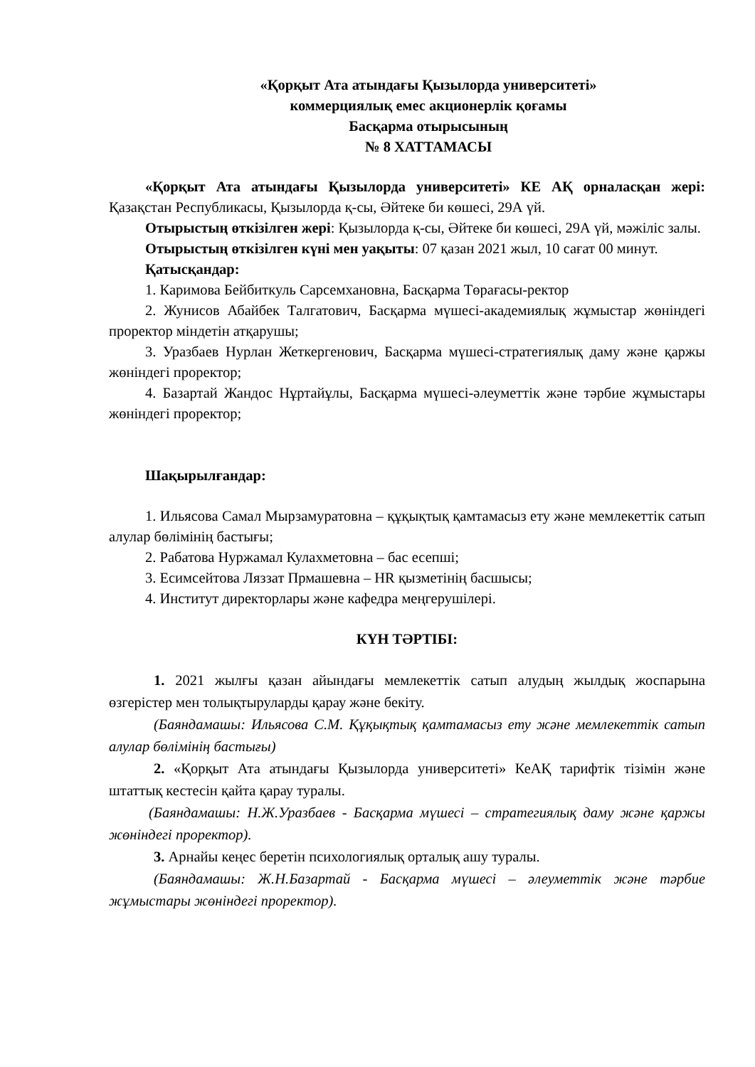«Қорқыт Ата атындағы Қызылорда университеті»
коммерциялық емес акционерлік қоғамы
Басқарма отырысының
№ 8 ХАТТАМАСЫ
«Қорқыт Ата атындағы Қызылорда университеті» КЕ АҚ орналасқан жері: Қазақстан Республикасы, Қызылорда қ-сы, Әйтеке би көшесі, 29А үй.
Отырыстың өткізілген жері: Қызылорда қ-сы, Әйтеке би көшесі, 29А үй, мәжіліс залы.
Отырыстың өткізілген күні мен уақыты: 07 қазан 2021 жыл, 10 сағат 00 минут.
Қатысқандар:
1. Каримова Бейбиткуль Сарсемхановна, Басқарма Төрағасы-ректор
2. Жунисов Абайбек Талгатович, Басқарма мүшесі-академиялық жұмыстар жөніндегі проректор міндетін атқарушы;
3. Уразбаев Нурлан Жеткергенович, Басқарма мүшесі-стратегиялық даму және қаржы жөніндегі проректор;
4. Базартай Жандос Нұртайұлы, Басқарма мүшесі-әлеуметтік және тәрбие жұмыстары жөніндегі проректор;
Шақырылғандар:
1. Ильясова Самал Мырзамуратовна – құқықтық қамтамасыз ету және мемлекеттік сатып алулар бөлімінің бастығы;
2. Рабатова Нуржамал Кулахметовна – бас есепші;
3. Есимсейтова Ляззат Прмашевна – HR қызметінің басшысы;
4. Институт директорлары және кафедра меңгерушілері.
КҮН ТӘРТІБІ:
1. 2021 жылғы қазан айындағы мемлекеттік сатып алудың жылдық жоспарына өзгерістер мен толықтыруларды қарау және бекіту.
(Баяндамашы: Ильясова С.М. Құқықтық қамтамасыз ету және мемлекеттік сатып алулар бөлімінің бастығы)
2. «Қорқыт Ата атындағы Қызылорда университеті» КеАҚ тарифтік тізімін және штаттық кестесін қайта қарау туралы.
(Баяндамашы: Н.Ж.Уразбаев - Басқарма мүшесі – стратегиялық даму және қаржы жөніндегі проректор).
3. Арнайы кеңес беретін психологиялық орталық ашу туралы.
(Баяндамашы: Ж.Н.Базартай - Басқарма мүшесі – әлеуметтік және тәрбие жұмыстары жөніндегі проректор).